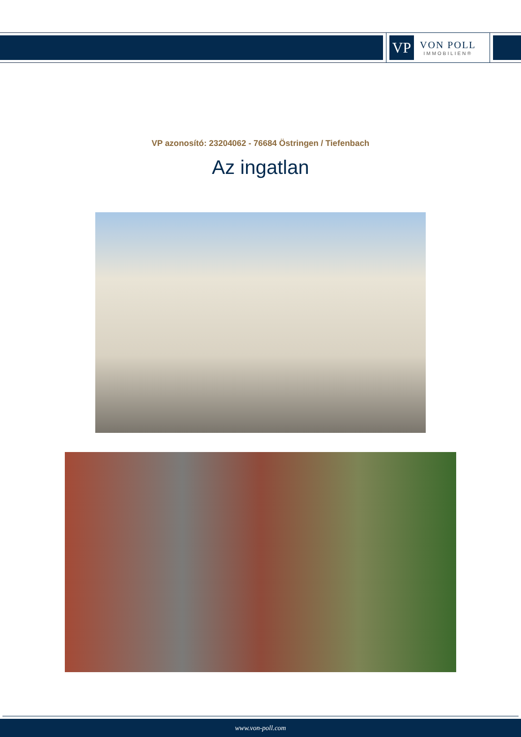VP
VON POLL
IMMOBILIEN®
VP azonosító: 23204062 - 76684 Östringen / Tiefenbach
Az ingatlan
www.von-poll.com